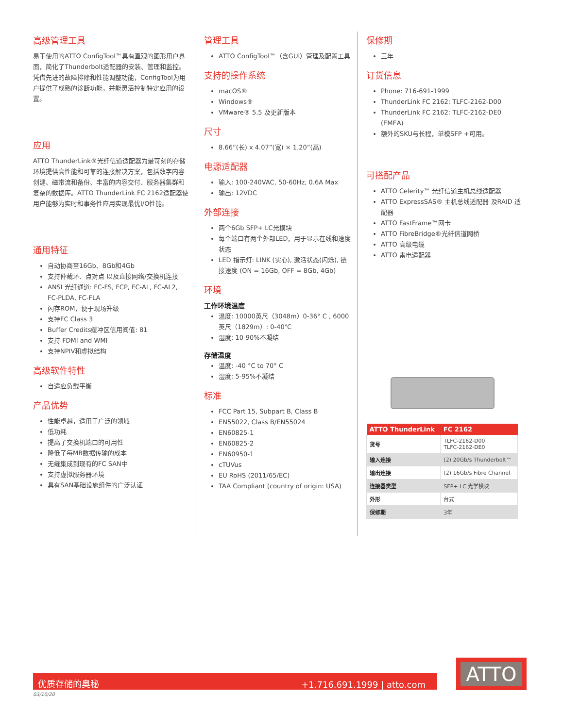高级管理工具
易于使用的ATTO ConfigTool™具有直观的图形用户界面，简化了Thunderbolt适配器的安装、管理和监控。凭借先进的故障排除和性能调整功能，ConfigTool为用户提供了成熟的诊断功能，并能灵活控制特定应用的设置。
应用
ATTO ThunderLink®光纤信道适配器为最苛刻的存储环境提供高性能和可靠的连接解决方案，包括数字内容创建、磁带流和备份、丰富的内容交付、服务器集群和复杂的数据库。ATTO ThunderLink FC 2162适配器使用户能够为实时和事务性应用实现最优I/O性能。
通用特征
自动协商至16Gb、8Gb和4Gb
支持仲裁环、点对点 以及直接网络/交换机连接
ANSI 光纤通道: FC-FS, FCP, FC-AL, FC-AL2, FC-PLDA, FC-FLA
闪存ROM，便于现场升级
支持FC Class 3
Buffer Credits缓冲区信用阀值: 81
支持 FDMI and WMI
支持NPIV和虚拟结构
高级软件特性
自适应负载平衡
产品优势
性能卓越，适用于广泛的领域
低功耗
提高了交换机端口的可用性
降低了每MB数据传输的成本
无缝集成到现有的FC SAN中
支持虚拟服务器环境
具有SAN基础设施组件的广泛认证
管理工具
ATTO ConfigTool™（含GUI）管理及配置工具
支持的操作系统
macOS®
Windows®
VMware® 5.5 及更新版本
尺寸
8.66”(长) x 4.07”(宽) × 1.20”(高)
电源适配器
输入: 100-240VAC, 50-60Hz, 0.6A Max
输出: 12VDC
外部连接
两个6Gb SFP+ LC光模块
每个端口有两个外部LED，用于显示在线和速度状态
LED 指示灯: LINK (实心), 激活状态(闪烁), 链接速度 (ON = 16Gb, OFF = 8Gb, 4Gb)
环境
工作环境温度
温度: 10000英尺（3048m）0-36° C , 6000英尺（1829m）: 0-40℃
湿度: 10-90%不凝结
存储温度
温度: -40 °C to 70° C
湿度: 5-95%不凝结
标准
FCC Part 15, Subpart B, Class B
EN55022, Class B/EN55024
EN60825-1
EN60825-2
EN60950-1
cTUVus
EU RoHS (2011/65/EC)
TAA Compliant (country of origin: USA)
保修期
三年
订货信息
Phone: 716-691-1999
ThunderLink FC 2162: TLFC-2162-D00
ThunderLink FC 2162: TLFC-2162-DE0 (EMEA)
额外的SKU与长程，单模SFP +可用。
可搭配产品
ATTO Celerity™ 光纤信道主机总线适配器
ATTO ExpressSAS® 主机总线适配器 及RAID 适配器
ATTO FastFrame™网卡
ATTO FibreBridge®光纤信道网桥
ATTO 高级电缆
ATTO 雷电适配器
| ATTO ThunderLink | FC 2162 |
| --- | --- |
| 货号 | TLFC-2162-D00 TLFC-2162-DE0 |
| 输入连接 | (2) 20Gb/s Thunderbolt™ |
| 输出连接 | (2) 16Gb/s Fibre Channel |
| 连接器类型 | SFP+ LC 光学模块 |
| 外形 | 台式 |
| 保修期 | 3年 |
优质存储的奥秘 +1.716.691.1999 | atto.com
03/10/20
ATTO